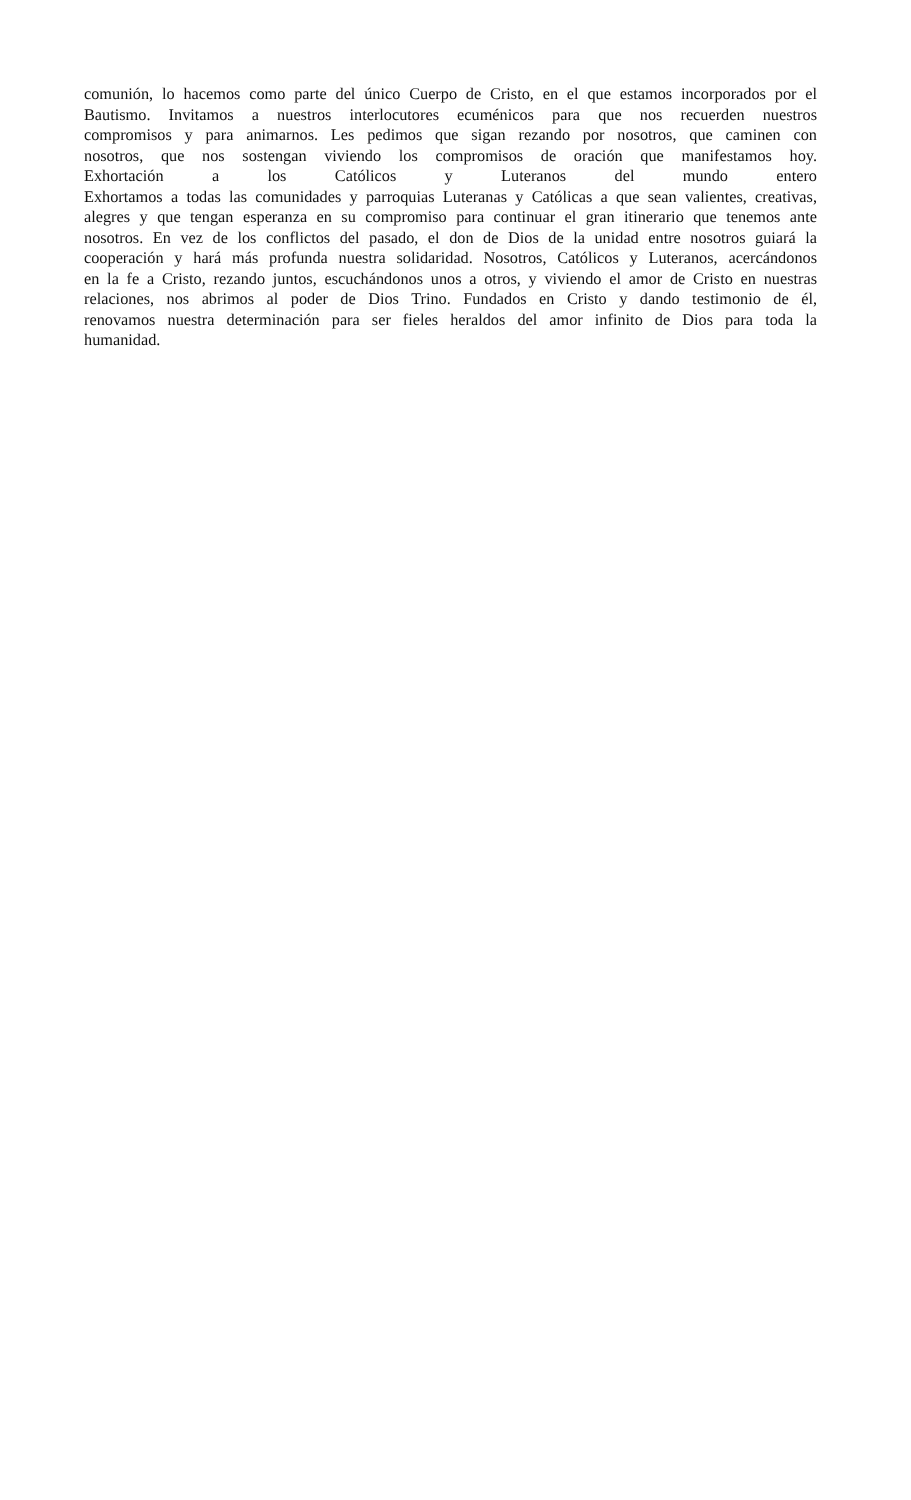comunión, lo hacemos como parte del único Cuerpo de Cristo, en el que estamos incorporados por el
Bautismo. Invitamos a nuestros interlocutores ecuménicos para que nos recuerden nuestros
compromisos y para animarnos. Les pedimos que sigan rezando por nosotros, que caminen con
nosotros, que nos sostengan viviendo los compromisos de oración que manifestamos hoy.
Exhortación a los Católicos y Luteranos del mundo entero
Exhortamos a todas las comunidades y parroquias Luteranas y Católicas a que sean valientes, creativas,
alegres y que tengan esperanza en su compromiso para continuar el gran itinerario que tenemos ante
nosotros. En vez de los conflictos del pasado, el don de Dios de la unidad entre nosotros guiará la
cooperación y hará más profunda nuestra solidaridad. Nosotros, Católicos y Luteranos, acercándonos
en la fe a Cristo, rezando juntos, escuchándonos unos a otros, y viviendo el amor de Cristo en nuestras
relaciones, nos abrimos al poder de Dios Trino. Fundados en Cristo y dando testimonio de él,
renovamos nuestra determinación para ser fieles heraldos del amor infinito de Dios para toda la
humanidad.